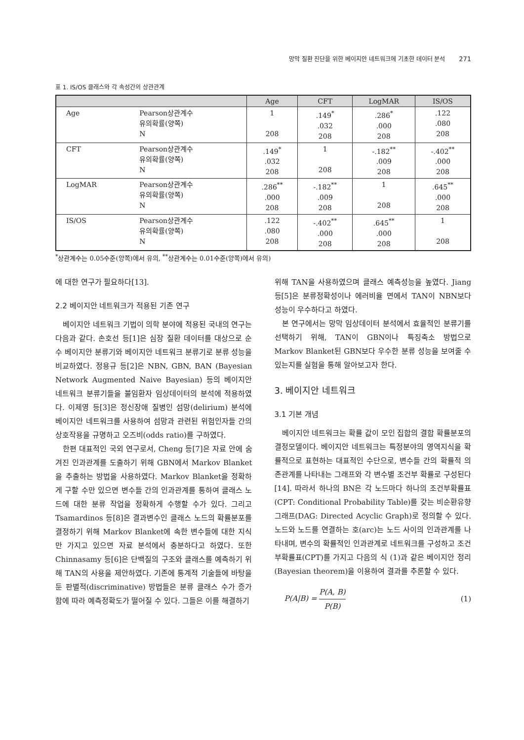망막 질환 진단을 위한 베이지안 네트워크에 기초한 데이터 분석 271
표 1. IS/OS 클래스와 각 속성간의 상관관계
| | | Age | CFT | LogMAR | IS/OS |
| --- | --- | --- | --- | --- | --- |
| Age | Pearson상관계수 유의확률(양쪽) N | 1 208 | .149<sup>*</sup> .032 208 | .286<sup>*</sup> .000 208 | .122 .080 208 |
| CFT | Pearson상관계수 유의확률(양쪽) N | .149<sup>*</sup> .032 208 | 1 208 | -.182<sup>**</sup> .009 208 | -.402<sup>**</sup> .000 208 |
| LogMAR | Pearson상관계수 유의확률(양쪽) N | .286<sup>**</sup> .000 208 | -.182<sup>**</sup> .009 208 | 1 208 | .645<sup>**</sup> .000 208 |
| IS/OS | Pearson상관계수 유의확률(양쪽) N | .122 .080 208 | -.402<sup>**</sup> .000 208 | .645<sup>**</sup> .000 208 | 1 208 |
<sup>*</sup> 상관계수는 0.05수준(양쪽)에서 유의, <sup>**</sup>상관계수는 0.01수준(양쪽)에서 유의)
에 대한 연구가 필요하다[13].
2.2 베이지안 네트워크가 적용된 기존 연구
베이지안 네트워크 기법이 의학 분야에 적용된 국내의 연구는 다음과 같다. 손호선 등[1]은 심장 질환 데이터를 대상으로 순수 베이지안 분류기와 베이지안 네트워크 분류기로 분류 성능을 비교하였다. 정용규 등[2]은 NBN, GBN, BAN (Bayesian Network Augmented Naive Bayesian) 등의 베이지안 네트워크 분류기들을 불임환자 임상데이터의 분석에 적용하였다. 이제영 등[3]은 정신장애 질병인 섬망(delirium) 분석에 베이지안 네트워크를 사용하여 섬망과 관련된 위험인자들 간의 상호작용을 규명하고 오즈비(odds ratio)를 구하였다.
한편 대표적인 국외 연구로서, Cheng 등[7]은 자료 안에 숨겨진 인과관계를 도출하기 위해 GBN에서 Markov Blanket을 추출하는 방법을 사용하였다. Markov Blanket을 정확하게 구할 수만 있으면 변수들 간의 인과관계를 통하여 클래스 노드에 대한 분류 작업을 정확하게 수행할 수가 있다. 그리고 Tsamardinos 등[8]은 결과변수인 클래스 노드의 확률분포를 결정하기 위해 Markov Blanket에 속한 변수들에 대한 지식만 가지고 있으면 자료 분석에서 충분하다고 하였다. 또한 Chinnasamy 등[6]은 단백질의 구조와 클래스를 예측하기 위해 TAN의 사용을 제안하였다. 기존에 통계적 기술들에 바탕을 둔 판별적(discriminative) 방법들은 분류 클래스 수가 증가함에 따라 예측정확도가 떨어질 수 있다. 그들은 이를 해결하기
위해 TAN을 사용하였으며 클래스 예측성능을 높였다. Jiang 등[5]은 분류정확성이나 에러비율 면에서 TAN이 NBN보다 성능이 우수하다고 하였다.
본 연구에서는 망막 임상데이터 분석에서 효율적인 분류기를 선택하기 위해, TAN이 GBN이나 특징축소 방법으로 Markov Blanket된 GBN보다 우수한 분류 성능을 보여줄 수 있는지를 실험을 통해 알아보고자 한다.
3. 베이지안 네트워크
3.1 기본 개념
베이지안 네트워크는 확률 값이 모인 집합의 결합 확률분포의 결정모델이다. 베이지안 네트워크는 특정분야의 영역지식을 확률적으로 표현하는 대표적인 수단으로, 변수들 간의 확률적 의존관계를 나타내는 그래프와 각 변수별 조건부 확률로 구성된다[14]. 따라서 하나의 BN은 각 노드마다 하나의 조건부확률표(CPT: Conditional Probability Table)를 갖는 비순환유향그래프(DAG: Directed Acyclic Graph)로 정의할 수 있다. 노드와 노드를 연결하는 호(arc)는 노드 사이의 인과관계를 나타내며, 변수의 확률적인 인과관계로 네트워크를 구성하고 조건부확률표(CPT)를 가지고 다음의 식 (1)과 같은 베이지안 정리(Bayesian theorem)을 이용하여 결과를 추론할 수 있다.
P(A|B) = P(A, B) P(B) (1)